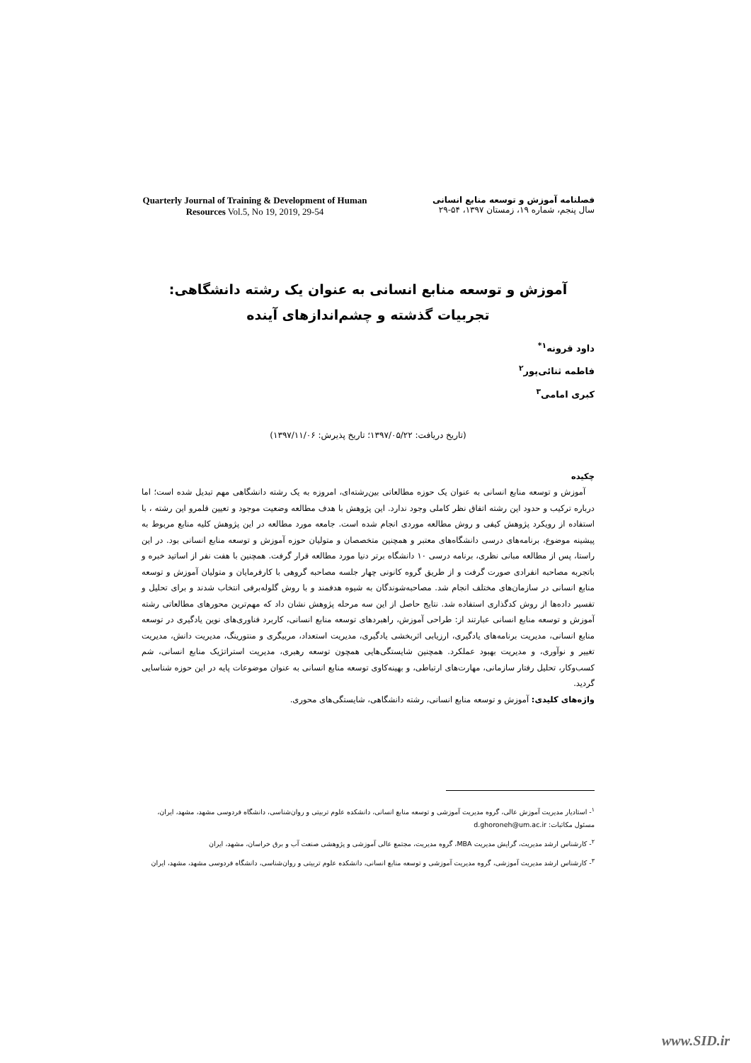Quarterly Journal of Training & Development of Human Resources Vol.5, No 19, 2019, 29-54
فصلنامه آموزش و توسعه منابع انسانی
سال پنجم، شماره ۱۹، زمستان ۱۳۹۷، ۵۴-۲۹
آموزش و توسعه منابع انسانی به عنوان یک رشته دانشگاهی: تجربیات گذشته و چشم‌اندازهای آینده
داود قرونه<sup>۱*</sup>
فاطمه ثنائی‌پور<sup>۲</sup>
کبری امامی<sup>۳</sup>
(تاریخ دریافت: ۱۳۹۷/۰۵/۲۲؛ تاریخ پذیرش: ۱۳۹۷/۱۱/۰۶)
چکیده
آموزش و توسعه منابع انسانی به عنوان یک حوزه مطالعاتی بین‌رشته‌ای، امروزه به یک رشته دانشگاهی مهم تبدیل شده است؛ اما درباره ترکیب و حدود این رشته اتفاق نظر کاملی وجود ندارد. این پژوهش با هدف مطالعه وضعیت موجود و تعیین قلمرو این رشته ، با استفاده از رویکرد پژوهش کیفی و روش مطالعه موردی انجام شده است. جامعه مورد مطالعه در این پژوهش کلیه منابع مربوط به پیشینه موضوع، برنامه‌های درسی دانشگاه‌های معتبر و همچنین متخصصان و متولیان حوزه آموزش و توسعه منابع انسانی بود. در این راستا، پس از مطالعه مبانی نظری، برنامه درسی ۱۰ دانشگاه برتر دنیا مورد مطالعه قرار گرفت. همچنین با هفت نفر از اساتید خبره و باتجربه مصاحبه انفرادی صورت گرفت و از طریق گروه کانونی چهار جلسه مصاحبه گروهی با کارفرمایان و متولیان آموزش و توسعه منابع انسانی در سازمان‌های مختلف انجام شد. مصاحبه‌شوندگان به شیوه هدفمند و با روش گلوله‌برفی انتخاب شدند و برای تحلیل و تفسیر داده‌ها از روش کدگذاری استفاده شد. نتایج حاصل از این سه مرحله پژوهش نشان داد که مهم‌ترین محورهای مطالعاتی رشته آموزش و توسعه منابع انسانی عبارتند از: طراحی آموزش، راهبردهای توسعه منابع انسانی، کاربرد فناوری‌های نوین یادگیری در توسعه منابع انسانی، مدیریت برنامه‌های یادگیری، ارزیابی اثربخشی یادگیری، مدیریت استعداد، مربیگری و منتورینگ، مدیریت دانش، مدیریت تغییر و نوآوری، و مدیریت بهبود عملکرد. همچنین شایستگی‌هایی همچون توسعه رهبری، مدیریت استراتژیک منابع انسانی، شم کسب‌وکار، تحلیل رفتار سازمانی، مهارت‌های ارتباطی، و بهینه‌کاوی توسعه منابع انسانی به عنوان موضوعات پایه در این حوزه شناسایی گردید.
واژه‌های کلیدی: آموزش و توسعه منابع انسانی، رشته دانشگاهی، شایستگی‌های محوری.
<sup>۱</sup>- استادیار مدیریت آموزش عالی، گروه مدیریت آموزشی و توسعه منابع انسانی، دانشکده علوم تربیتی و روان‌شناسی، دانشگاه فردوسی مشهد، مشهد، ایران، مسئول مکاتبات: d.ghoroneh@um.ac.ir
<sup>۲</sup>- کارشناس ارشد مدیریت، گرایش مدیریت MBA، گروه مدیریت، مجتمع عالی آموزشی و پژوهشی صنعت آب و برق خراسان، مشهد، ایران
<sup>۳</sup>- کارشناس ارشد مدیریت آموزشی، گروه مدیریت آموزشی و توسعه منابع انسانی، دانشکده علوم تربیتی و روان‌شناسی، دانشگاه فردوسی مشهد، مشهد، ایران
www.SID.ir